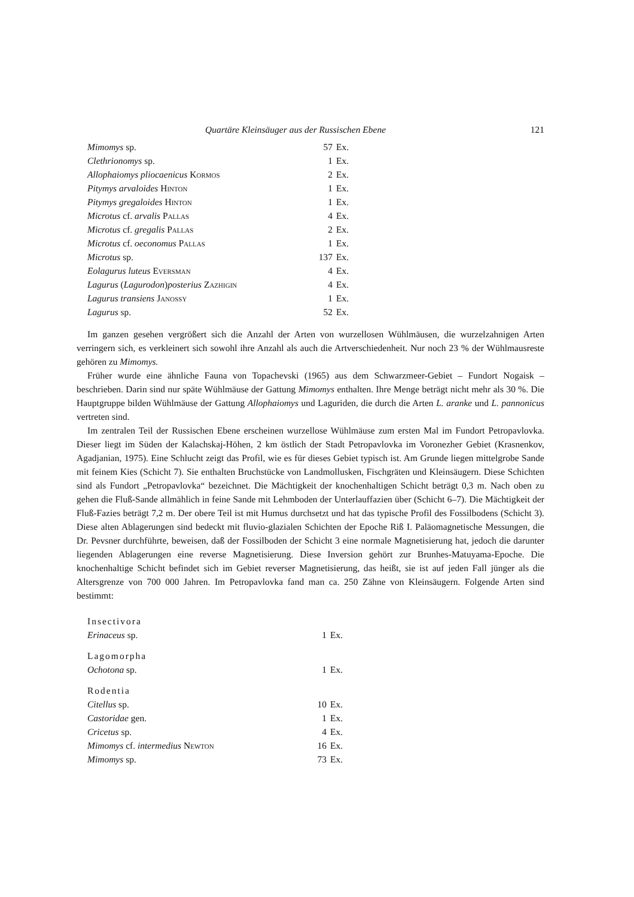Quartäre Kleinsäuger aus der Russischen Ebene 121
| Mimomys sp. | 57 | Ex. |
| Clethrionomys sp. | 1 | Ex. |
| Allophaiomys pliocaenicus Kormos | 2 | Ex. |
| Pitymys arvaloides Hinton | 1 | Ex. |
| Pitymys gregaloides Hinton | 1 | Ex. |
| Microtus cf. arvalis Pallas | 4 | Ex. |
| Microtus cf. gregalis Pallas | 2 | Ex. |
| Microtus cf. oeconomus Pallas | 1 | Ex. |
| Microtus sp. | 137 | Ex. |
| Eolagurus luteus Eversman | 4 | Ex. |
| Lagurus ( Lagurodon ) posterius Zazhigin | 4 | Ex. |
| Lagurus transiens Janossy | 1 | Ex. |
| Lagurus sp. | 52 | Ex. |
Im ganzen gesehen vergrößert sich die Anzahl der Arten von wurzellosen Wühlmäusen, die wurzelzahnigen Arten verringern sich, es verkleinert sich sowohl ihre Anzahl als auch die Artverschiedenheit. Nur noch 23 % der Wühlmausreste gehören zu Mimomys.
Früher wurde eine ähnliche Fauna von Topachevski (1965) aus dem Schwarzmeer-Gebiet – Fundort Nogaisk – beschrieben. Darin sind nur späte Wühlmäuse der Gattung Mimomys enthalten. Ihre Menge beträgt nicht mehr als 30 %. Die Hauptgruppe bilden Wühlmäuse der Gattung Allophaiomys und Laguriden, die durch die Arten L. aranke und L. pannonicus vertreten sind.
Im zentralen Teil der Russischen Ebene erscheinen wurzellose Wühlmäuse zum ersten Mal im Fundort Petropavlovka. Dieser liegt im Süden der Kalachskaj-Höhen, 2 km östlich der Stadt Petropavlovka im Voronezher Gebiet (Krasnenkov, Agadjanian, 1975). Eine Schlucht zeigt das Profil, wie es für dieses Gebiet typisch ist. Am Grunde liegen mittelgrobe Sande mit feinem Kies (Schicht 7). Sie enthalten Bruchstücke von Landmollusken, Fischgräten und Kleinsäugern. Diese Schichten sind als Fundort „Petropavlovka“ bezeichnet. Die Mächtigkeit der knochenhaltigen Schicht beträgt 0,3 m. Nach oben zu gehen die Fluß-Sande allmählich in feine Sande mit Lehmboden der Unterlauffazien über (Schicht 6–7). Die Mächtigkeit der Fluß-Fazies beträgt 7,2 m. Der obere Teil ist mit Humus durchsetzt und hat das typische Profil des Fossilbodens (Schicht 3). Diese alten Ablagerungen sind bedeckt mit fluvio-glazialen Schichten der Epoche Riß I. Paläomagnetische Messungen, die Dr. Pevsner durchführte, beweisen, daß der Fossilboden der Schicht 3 eine normale Magnetisierung hat, jedoch die darunter liegenden Ablagerungen eine reverse Magnetisierung. Diese Inversion gehört zur Brunhes-Matuyama-Epoche. Die knochenhaltige Schicht befindet sich im Gebiet reverser Magnetisierung, das heißt, sie ist auf jeden Fall jünger als die Altersgrenze von 700 000 Jahren. Im Petropavlovka fand man ca. 250 Zähne von Kleinsäugern. Folgende Arten sind bestimmt:
| Insectivora | | |
| Erinaceus sp. | 1 | Ex. |
| Lagomorpha | | |
| Ochotona sp. | 1 | Ex. |
| Rodentia | | |
| Citellus sp. | 10 | Ex. |
| Castoridae gen. | 1 | Ex. |
| Cricetus sp. | 4 | Ex. |
| Mimomys cf. intermedius Newton | 16 | Ex. |
| Mimomys sp. | 73 | Ex. |